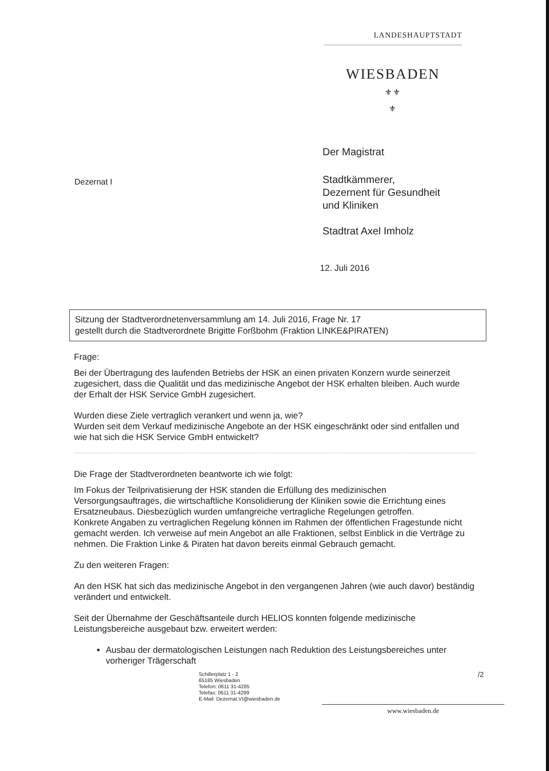LANDESHAUPTSTADT
WIESBADEN
⚜⚜
⚜
Der Magistrat
Dezernat I
Stadtkämmerer,
Dezernent für Gesundheit
und Kliniken
Stadtrat Axel Imholz
12. Juli 2016
Sitzung der Stadtverordnetenversammlung am 14. Juli 2016, Frage Nr. 17
gestellt durch die Stadtverordnete Brigitte Forßbohm (Fraktion LINKE&PIRATEN)
Frage:
Bei der Übertragung des laufenden Betriebs der HSK an einen privaten Konzern wurde seinerzeit zugesichert, dass die Qualität und das medizinische Angebot der HSK erhalten bleiben. Auch wurde der Erhalt der HSK Service GmbH zugesichert.
Wurden diese Ziele vertraglich verankert und wenn ja, wie?
Wurden seit dem Verkauf medizinische Angebote an der HSK eingeschränkt oder sind entfallen und wie hat sich die HSK Service GmbH entwickelt?
Die Frage der Stadtverordneten beantworte ich wie folgt:
Im Fokus der Teilprivatisierung der HSK standen die Erfüllung des medizinischen Versorgungsauftrages, die wirtschaftliche Konsolidierung der Kliniken sowie die Errichtung eines Ersatzneubaus. Diesbezüglich wurden umfangreiche vertragliche Regelungen getroffen.
Konkrete Angaben zu vertraglichen Regelung können im Rahmen der öffentlichen Fragestunde nicht gemacht werden. Ich verweise auf mein Angebot an alle Fraktionen, selbst Einblick in die Verträge zu nehmen. Die Fraktion Linke & Piraten hat davon bereits einmal Gebrauch gemacht.
Zu den weiteren Fragen:
An den HSK hat sich das medizinische Angebot in den vergangenen Jahren (wie auch davor) beständig verändert und entwickelt.
Seit der Übernahme der Geschäftsanteile durch HELIOS konnten folgende medizinische Leistungsbereiche ausgebaut bzw. erweitert werden:
Ausbau der dermatologischen Leistungen nach Reduktion des Leistungsbereiches unter vorheriger Trägerschaft
Schillerplatz 1 - 2
65185 Wiesbaden
Telefon: 0611 31-4285
Telefax: 0611 31-4299
E-Mail: Dezernat.VI@wiesbaden.de
/2
www.wiesbaden.de